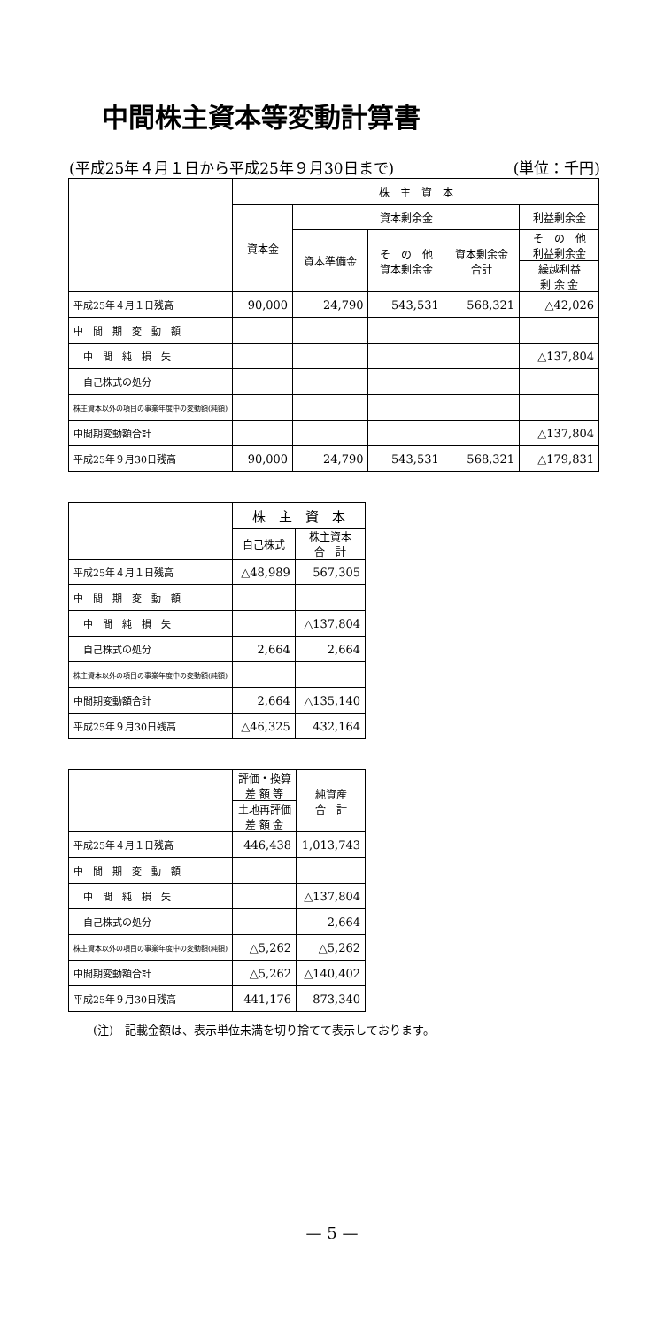中間株主資本等変動計算書
(平成25年４月１日から平成25年９月30日まで) (単位：千円)
| | 株 主 資 本 | | | | |
| --- | --- | --- | --- | --- | --- |
| | 資本金 | 資本剰余金 | | | 利益剰余金 |
| | | 資本準備金 | そ の 他 資本剰余金 | 資本剰余金 合計 | そ の 他 利益剰余金 |
| | | | | | 繰越利益 剰 余 金 |
| 平成25年４月１日残高 | 90,000 | 24,790 | 543,531 | 568,321 | △42,026 |
| 中 間 期 変 動 額 | | | | | |
| 中 間 純 損 失 | | | | | △137,804 |
| 自己株式の処分 | | | | | |
| 株主資本以外の項目の事業年度中の変動額(純額) | | | | | |
| 中間期変動額合計 | | | | | △137,804 |
| 平成25年９月30日残高 | 90,000 | 24,790 | 543,531 | 568,321 | △179,831 |
| | 株 主 資 本 | |
| --- | --- | --- |
| | 自己株式 | 株主資本 合 計 |
| 平成25年４月１日残高 | △48,989 | 567,305 |
| 中 間 期 変 動 額 | | |
| 中 間 純 損 失 | | △137,804 |
| 自己株式の処分 | 2,664 | 2,664 |
| 株主資本以外の項目の事業年度中の変動額(純額) | | |
| 中間期変動額合計 | 2,664 | △135,140 |
| 平成25年９月30日残高 | △46,325 | 432,164 |
| | 評価・換算 差 額 等 | 純資産 合 計 |
| --- | --- | --- |
| | 土地再評価 差 額 金 | |
| 平成25年４月１日残高 | 446,438 | 1,013,743 |
| 中 間 期 変 動 額 | | |
| 中 間 純 損 失 | | △137,804 |
| 自己株式の処分 | | 2,664 |
| 株主資本以外の項目の事業年度中の変動額(純額) | △5,262 | △5,262 |
| 中間期変動額合計 | △5,262 | △140,402 |
| 平成25年９月30日残高 | 441,176 | 873,340 |
(注)　記載金額は、表示単位未満を切り捨てて表示しております。
— 5 —